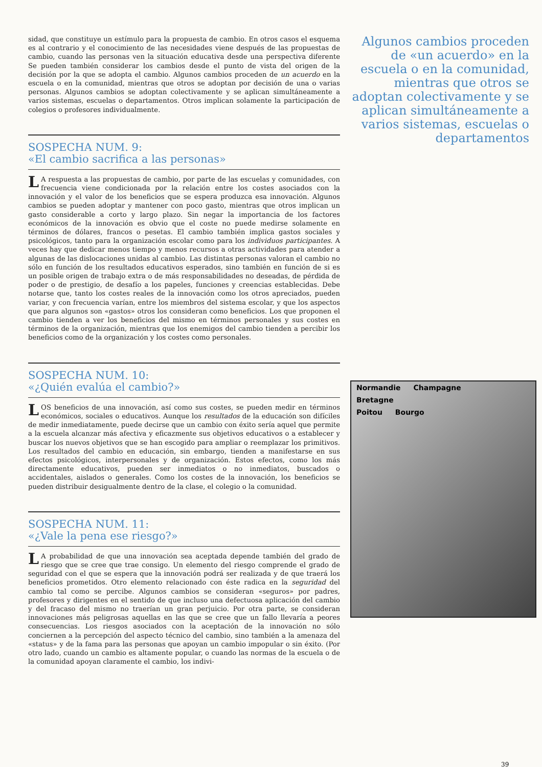sidad, que constituye un estímulo para la propuesta de cambio. En otros casos el esquema es al contrario y el conocimiento de las necesidades viene después de las propuestas de cambio, cuando las personas ven la situación educativa desde una perspectiva diferente Se pueden también considerar los cambios desde el punto de vista del origen de la decisión por la que se adopta el cambio. Algunos cambios proceden de un acuerdo en la escuela o en la comunidad, mientras que otros se adoptan por decisión de una o varias personas. Algunos cambios se adoptan colectivamente y se aplican simultáneamente a varios sistemas, escuelas o departamentos. Otros implican solamente la participación de colegios o profesores individualmente.
SOSPECHA NUM. 9:
«El cambio sacrifica a las personas»
LA respuesta a las propuestas de cambio, por parte de las escuelas y comunidades, con frecuencia viene condicionada por la relación entre los costes asociados con la innovación y el valor de los beneficios que se espera produzca esa innovación. Algunos cambios se pueden adoptar y mantener con poco gasto, mientras que otros implican un gasto considerable a corto y largo plazo. Sin negar la importancia de los factores económicos de la innovación es obvio que el coste no puede medirse solamente en términos de dólares, francos o pesetas. El cambio también implica gastos sociales y psicológicos, tanto para la organización escolar como para los individuos participantes. A veces hay que dedicar menos tiempo y menos recursos a otras actividades para atender a algunas de las dislocaciones unidas al cambio. Las distintas personas valoran el cambio no sólo en función de los resultados educativos esperados, sino también en función de si es un posible origen de trabajo extra o de más responsabilidades no deseadas, de pérdida de poder o de prestigio, de desafío a los papeles, funciones y creencias establecidas. Debe notarse que, tanto los costes reales de la innovación como los otros apreciados, pueden variar, y con frecuencia varían, entre los miembros del sistema escolar, y que los aspectos que para algunos son «gastos» otros los consideran como beneficios. Los que proponen el cambio tienden a ver los beneficios del mismo en términos personales y sus costes en términos de la organización, mientras que los enemigos del cambio tienden a percibir los beneficios como de la organización y los costes como personales.
SOSPECHA NUM. 10:
«¿Quién evalúa el cambio?»
LOS beneficios de una innovación, así como sus costes, se pueden medir en términos económicos, sociales o educativos. Aunque los resultados de la educación son difíciles de medir inmediatamente, puede decirse que un cambio con éxito sería aquel que permite a la escuela alcanzar más afectiva y eficazmente sus objetivos educativos o a establecer y buscar los nuevos objetivos que se han escogido para ampliar o reemplazar los primitivos. Los resultados del cambio en educación, sin embargo, tienden a manifestarse en sus efectos psicológicos, interpersonales y de organización. Estos efectos, como los más directamente educativos, pueden ser inmediatos o no inmediatos, buscados o accidentales, aislados o generales. Como los costes de la innovación, los beneficios se pueden distribuir desigualmente dentro de la clase, el colegio o la comunidad.
SOSPECHA NUM. 11:
«¿Vale la pena ese riesgo?»
LA probabilidad de que una innovación sea aceptada depende también del grado de riesgo que se cree que trae consigo. Un elemento del riesgo comprende el grado de seguridad con el que se espera que la innovación podrá ser realizada y de que traerá los beneficios prometidos. Otro elemento relacionado con éste radica en la seguridad del cambio tal como se percibe. Algunos cambios se consideran «seguros» por padres, profesores y dirigentes en el sentido de que incluso una defectuosa aplicación del cambio y del fracaso del mismo no traerían un gran perjuicio. Por otra parte, se consideran innovaciones más peligrosas aquellas en las que se cree que un fallo llevaría a peores consecuencias. Los riesgos asociados con la aceptación de la innovación no sólo conciernen a la percepción del aspecto técnico del cambio, sino también a la amenaza del «status» y de la fama para las personas que apoyan un cambio impopular o sin éxito. (Por otro lado, cuando un cambio es altamente popular, o cuando las normas de la escuela o de la comunidad apoyan claramente el cambio, los indivi-
Algunos cambios proceden de «un acuerdo» en la escuela o en la comunidad, mientras que otros se adoptan colectivamente y se aplican simultáneamente a varios sistemas, escuelas o departamentos
Normandie Champagne
Bretagne
Poitou Bourgo
39